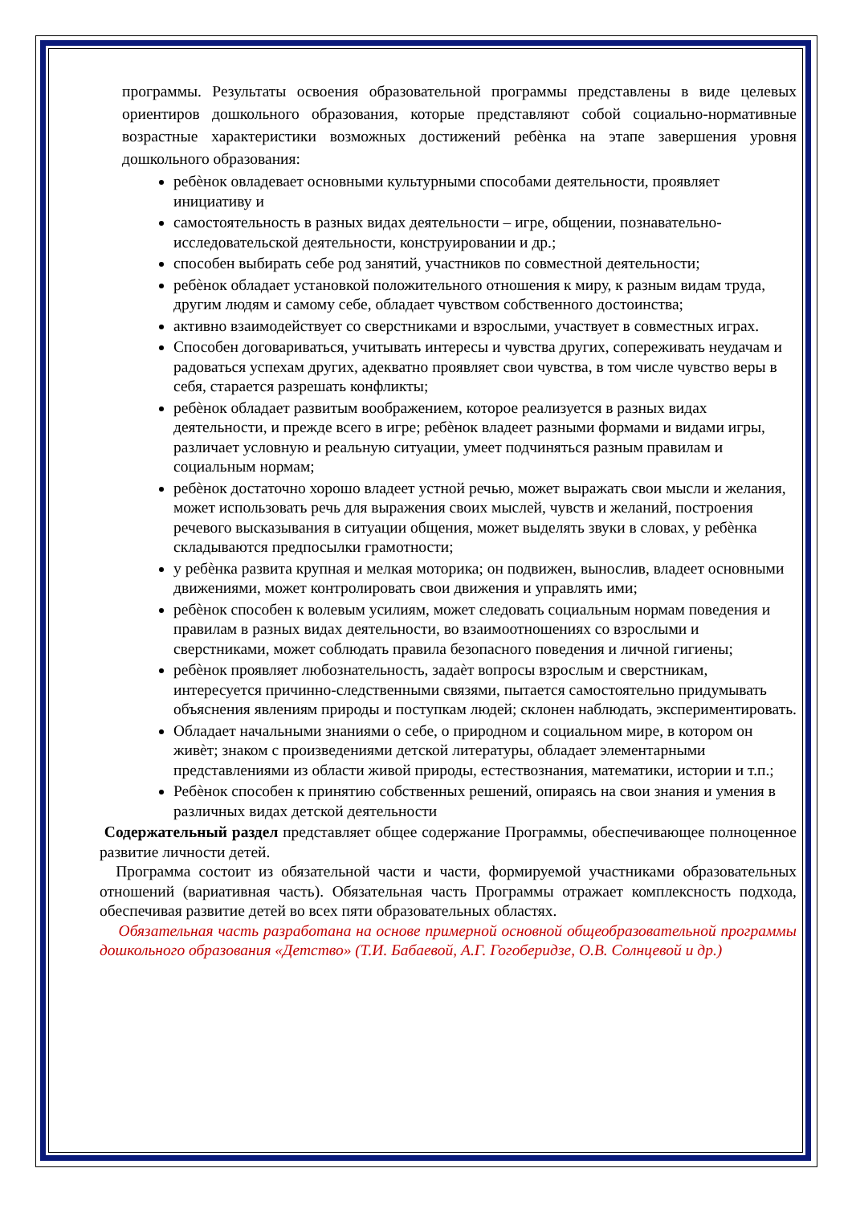программы. Результаты освоения образовательной программы представлены в виде целевых ориентиров дошкольного образования, которые представляют собой социально-нормативные возрастные характеристики возможных достижений ребѐнка на этапе завершения уровня дошкольного образования:
ребѐнок овладевает основными культурными способами деятельности, проявляет инициативу и
самостоятельность в разных видах деятельности – игре, общении, познавательно-исследовательской деятельности, конструировании и др.;
способен выбирать себе род занятий, участников по совместной деятельности;
ребѐнок обладает установкой положительного отношения к миру, к разным видам труда, другим людям и самому себе, обладает чувством собственного достоинства;
активно взаимодействует со сверстниками и взрослыми, участвует в совместных играх.
Способен договариваться, учитывать интересы и чувства других, сопереживать неудачам и радоваться успехам других, адекватно проявляет свои чувства, в том числе чувство веры в себя, старается разрешать конфликты;
ребѐнок обладает развитым воображением, которое реализуется в разных видах деятельности, и прежде всего в игре; ребѐнок владеет разными формами и видами игры, различает условную и реальную ситуации, умеет подчиняться разным правилам и социальным нормам;
ребѐнок достаточно хорошо владеет устной речью, может выражать свои мысли и желания, может использовать речь для выражения своих мыслей, чувств и желаний, построения речевого высказывания в ситуации общения, может выделять звуки в словах, у ребѐнка складываются предпосылки грамотности;
у ребѐнка развита крупная и мелкая моторика; он подвижен, вынослив, владеет основными движениями, может контролировать свои движения и управлять ими;
ребѐнок способен к волевым усилиям, может следовать социальным нормам поведения и правилам в разных видах деятельности, во взаимоотношениях со взрослыми и сверстниками, может соблюдать правила безопасного поведения и личной гигиены;
ребѐнок проявляет любознательность, задаѐт вопросы взрослым и сверстникам, интересуется причинно-следственными связями, пытается самостоятельно придумывать объяснения явлениям природы и поступкам людей; склонен наблюдать, экспериментировать.
Обладает начальными знаниями о себе, о природном и социальном мире, в котором он живѐт; знаком с произведениями детской литературы, обладает элементарными представлениями из области живой природы, естествознания, математики, истории и т.п.;
Ребѐнок способен к принятию собственных решений, опираясь на свои знания и умения в различных видах детской деятельности
Содержательный раздел представляет общее содержание Программы, обеспечивающее полноценное развитие личности детей.
Программа состоит из обязательной части и части, формируемой участниками образовательных отношений (вариативная часть). Обязательная часть Программы отражает комплексность подхода, обеспечивая развитие детей во всех пяти образовательных областях.
Обязательная часть разработана на основе примерной основной общеобразовательной программы дошкольного образования «Детство» (Т.И. Бабаевой, А.Г. Гогоберидзе, О.В. Солнцевой и др.)